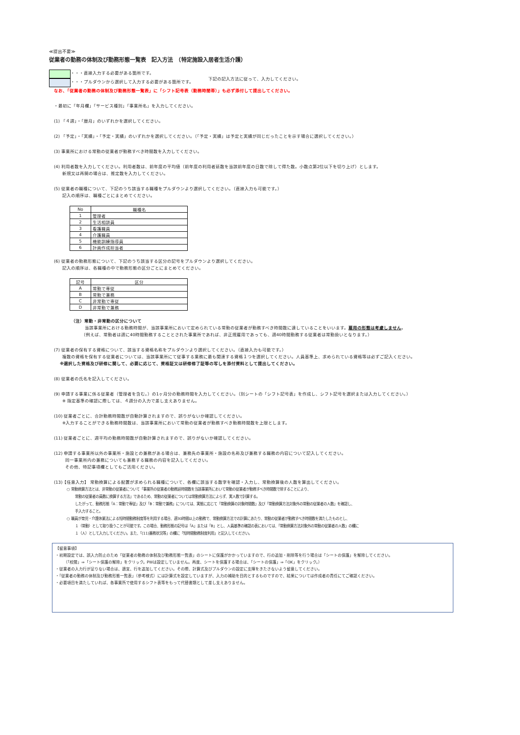≪提出不要≫
従業者の勤務の体制及び勤務形態一覧表　記入方法　（特定施設入居者生活介護）
・・・直接入力する必要がある箇所です。
・・・プルダウンから選択して入力する必要がある箇所です。
下記の記入方法に従って、入力してください。
なお、「従業者の勤務の体制及び勤務形態一覧表」に「シフト記号表（勤務時間帯）」も必ず添付して提出してください。
・最初に「年月欄」「サービス種別」「事業所名」を入力してください。
(1) 「４週」・「暦月」のいずれかを選択してください。
(2) 「予定」・「実績」・「予定・実績」のいずれかを選択してください。（「予定・実績」は予定と実績が同じだったことを示す場合に選択してください。）
(3) 事業所における常勤の従業者が勤務すべき時間数を入力してください。
(4) 利用者数を入力してください。利用者数は、前年度の平均値（前年度の利用者延数を当該前年度の日数で除して得た数。小数点第2位以下を切り上げ）とします。
新規又は再開の場合は、推定数を入力してください。
(5) 従業者の職種について、下記のうち該当する職種をプルダウンより選択してください。（直接入力も可能です。）
記入の順序は、職種ごとにまとめてください。
| No | 職種名 |
| --- | --- |
| 1 | 管理者 |
| 2 | 生活相談員 |
| 3 | 看護職員 |
| 4 | 介護職員 |
| 5 | 機能訓練指導員 |
| 6 | 計画作成担当者 |
(6) 従業者の勤務形態について、下記のうち該当する区分の記号をプルダウンより選択してください。
記入の順序は、各職種の中で勤務形態の区分ごとにまとめてください。
| 記号 | 区分 |
| --- | --- |
| A | 常勤で専従 |
| B | 常勤で兼務 |
| C | 非常勤で専従 |
| D | 非常勤で兼務 |
（注）常勤・非常勤の区分について
当該事業所における勤務時間が、当該事業所において定められている常勤の従業者が勤務すべき時間数に達していることをいいます。雇用の形態は考慮しません。
（例えば、常勤者は週に40時間勤務することとされた事業所であれば、非正規雇用であっても、週40時間勤務する従業者は常勤扱いとなります。）
(7) 従業者の保有する資格について、該当する資格名称をプルダウンより選択してください。（直接入力も可能です。）
複数の資格を保有する従業者については、当該事業所にて従事する業務に最も関連する資格１つを選択してください。人員基準上、求められている資格等は必ずご記入ください。
※選択した資格及び研修に関して、必要に応じて、資格証又は研修修了証等の写しを添付資料として提出してください。
(8) 従業者の氏名を記入してください。
(9) 申請する事業に係る従業者（管理者を含む。）の1ヶ月分の勤務時間を入力してください。（別シートの「シフト記号表」を作成し、シフト記号を選択または入力してください。）
※ 指定基準の確認に際しては、４週分の入力で差し支えありません。
(10) 従業者ごとに、合計勤務時間数が自動計算されますので、誤りがないか確認してください。
※入力することができる勤務時間数は、当該事業所において常勤の従業者が勤務すべき勤務時間数を上限とします。
(11) 従業者ごとに、週平均の勤務時間数が自動計算されますので、誤りがないか確認してください。
(12) 申請する事業所以外の事業所・施設との兼務がある場合は、兼務先の事業所・施設の名称及び兼務する職務の内容について記入してください。
同一事業所内の兼務についても兼務する職務の内容を記入してください。
その他、特記事項欄としてもご活用ください。
(13)【任意入力】 常勤換算による配置が求められる職種について、各欄に該当する数字を確認・入力し、常勤換算後の人数を算出してください。
○ 常勤換算方法とは、非常勤の従業者について「事業所の従業者の勤務延時間数を当該事業所において常勤の従業者が勤務すべき時間数で除することにより、
常勤の従業者の員数に換算する方法」であるため、常勤の従業者については常勤換算方法によらず、実人数で計算する。
したがって、勤務形態「A：常勤で専従」及び「B：常勤で兼務」については、実態に応じて「常勤換算の対象時間数」及び「常勤換算方法対象外の常勤の従業者の人数」を確認し、
手入力すること。
○ 職員が育児・介護休業法による短時間勤務制度等を利用する場合、週30時間以上の勤務で、常勤換算方法での計算にあたり、常勤の従業者が勤務すべき時間数を満たしたものとし、
１（常勤）として取り扱うことが可能です。この場合、勤務形態の記号は「A」または「B」とし、人員基準の確認の表においては、「常勤換算方法対象外の常勤の従業者の人数」の欄に
１（人）として入力してください。また、「(11)兼務状況等」の欄に「短時間勤務制度利用」と記入してください。
【留意事項】
・初期設定では、誤入力防止のため「従業者の勤務の体制及び勤務形態一覧表」のシートに保護がかかっていますので、行の追加・削除等を行う場合は「シートの保護」を解除してください。
（「校閲」⇒「シート保護の解除」をクリック。PWは設定していません。再度、シートを保護する場合は、「シートの保護」⇒「OK」をクリック。）
・従業者の入力行が足りない場合は、適宜、行を追加してください。その際、計算式及びプルダウンの設定に支障をきたさないよう留意してください。
・「従業者の勤務の体制及び勤務形態一覧表」（参考様式）には計算式を設定していますが、入力の補助を目的とするものですので、結果については作成者の責任にてご確認ください。
・必要項目を満たしていれば、各事業所で使用するシフト表等をもって代替書類として差し支えありません。